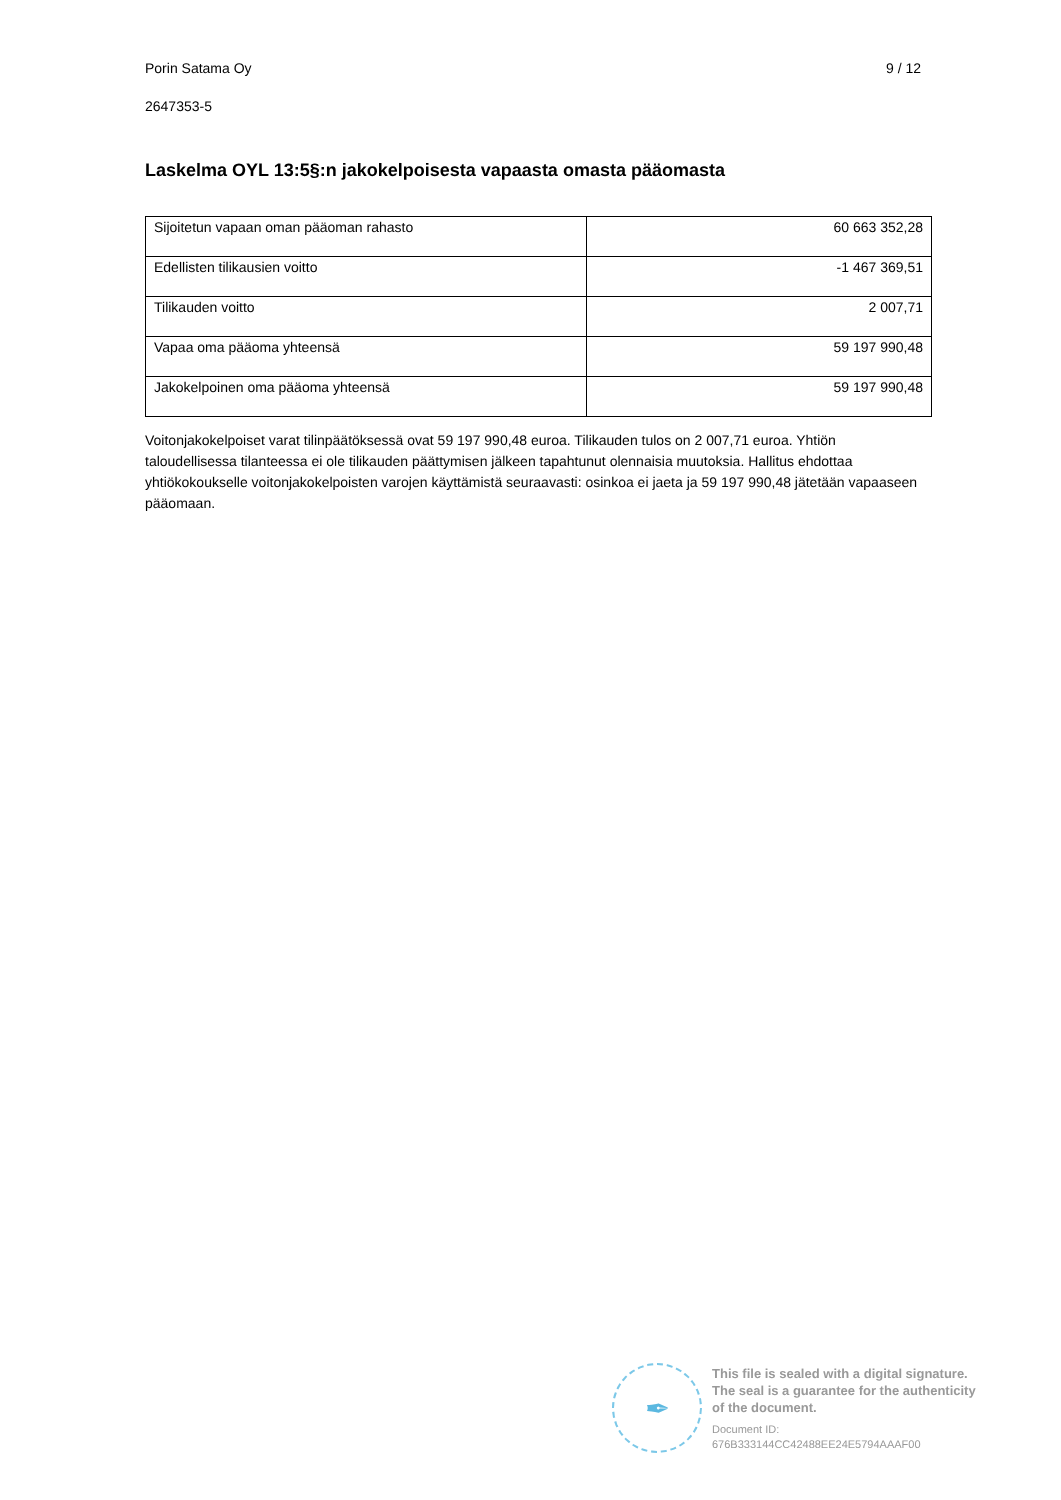Porin Satama Oy 9 / 12
2647353-5
Laskelma OYL 13:5§:n jakokelpoisesta vapaasta omasta pääomasta
| Sijoitetun vapaan oman pääoman rahasto | 60 663 352,28 |
| Edellisten tilikausien voitto | -1 467 369,51 |
| Tilikauden voitto | 2 007,71 |
| Vapaa oma pääoma yhteensä | 59 197 990,48 |
| Jakokelpoinen oma pääoma yhteensä | 59 197 990,48 |
Voitonjakokelpoiset varat tilinpäätöksessä ovat 59 197 990,48 euroa. Tilikauden tulos on 2 007,71 euroa. Yhtiön taloudellisessa tilanteessa ei ole tilikauden päättymisen jälkeen tapahtunut olennaisia muutoksia. Hallitus ehdottaa yhtiökokoukselle voitonjakokelpoisten varojen käyttämistä seuraavasti: osinkoa ei jaeta ja 59 197 990,48 jätetään vapaaseen pääomaan.
✒
This file is sealed with a digital signature.
The seal is a guarantee for the authenticity
of the document.
Document ID:
676B333144CC42488EE24E5794AAAF00